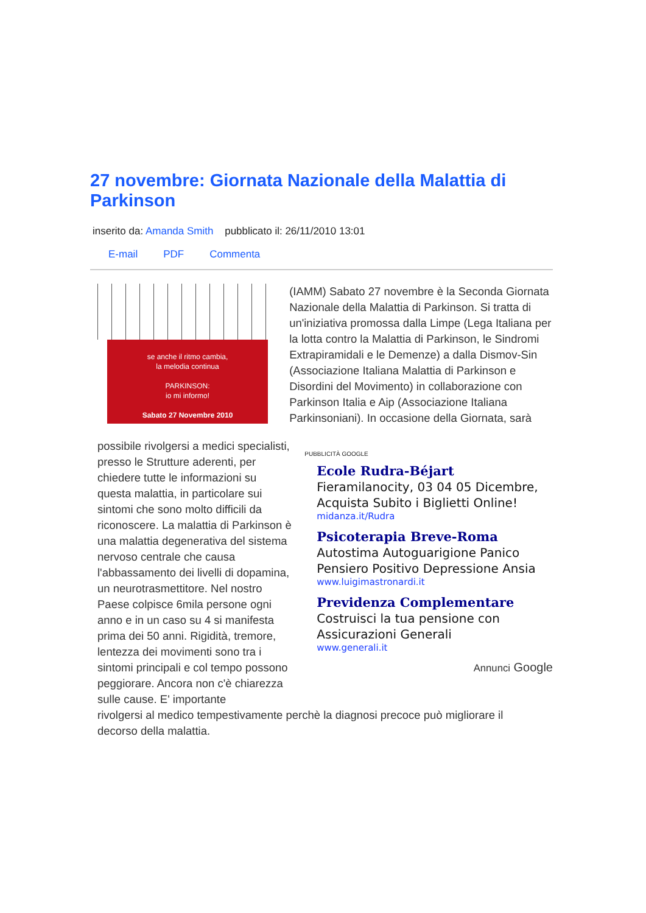27 novembre: Giornata Nazionale della Malattia di Parkinson
inserito da: Amanda Smith pubblicato il: 26/11/2010 13:01
E-mail PDF Commenta
se anche il ritmo cambia,
la melodia continua
PARKINSON:
io mi informo!
Sabato 27 Novembre 2010
(IAMM) Sabato 27 novembre è la Seconda Giornata Nazionale della Malattia di Parkinson. Si tratta di un'iniziativa promossa dalla Limpe (Lega Italiana per la lotta contro la Malattia di Parkinson, le Sindromi Extrapiramidali e le Demenze) a dalla Dismov-Sin (Associazione Italiana Malattia di Parkinson e Disordini del Movimento) in collaborazione con Parkinson Italia e Aip (Associazione Italiana Parkinsoniani). In occasione della Giornata, sarà
possibile rivolgersi a medici specialisti, presso le Strutture aderenti, per chiedere tutte le informazioni su questa malattia, in particolare sui sintomi che sono molto difficili da riconoscere. La malattia di Parkinson è una malattia degenerativa del sistema nervoso centrale che causa l'abbassamento dei livelli di dopamina, un neurotrasmettitore. Nel nostro Paese colpisce 6mila persone ogni anno e in un caso su 4 si manifesta prima dei 50 anni. Rigidità, tremore, lentezza dei movimenti sono tra i sintomi principali e col tempo possono peggiorare. Ancora non c'è chiarezza sulle cause. E' importante
PUBBLICITÀ GOOGLE
Ecole Rudra-Béjart
Fieramilanocity, 03 04 05 Dicembre, Acquista Subito i Biglietti Online!
midanza.it/Rudra
Psicoterapia Breve-Roma
Autostima Autoguarigione Panico Pensiero Positivo Depressione Ansia
www.luigimastronardi.it
Previdenza Complementare
Costruisci la tua pensione con Assicurazioni Generali
www.generali.it
Annunci Google
rivolgersi al medico tempestivamente perchè la diagnosi precoce può migliorare il decorso della malattia.